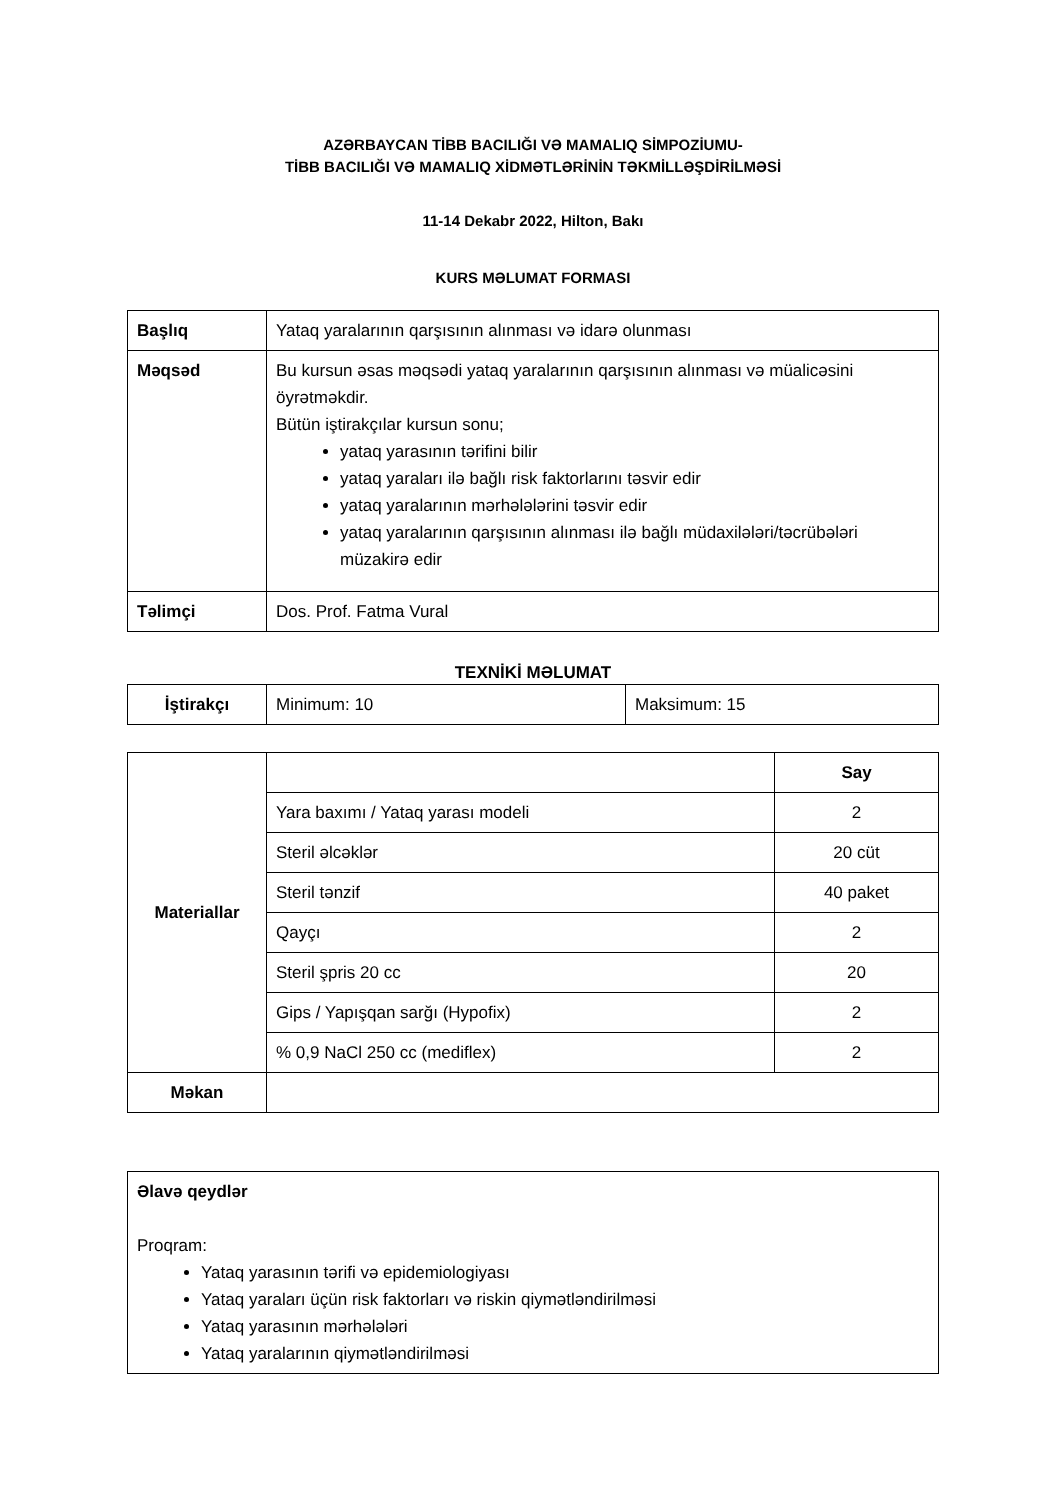AZƏRBAYCAN TİBB BACILIĞI VƏ MAMALIQ SİMPOZİUMU-
TİBB BACILIĞI VƏ MAMALIQ XİDMƏTLƏRİNİN TƏKMİLLƏŞDİRİLMƏSİ
11-14 Dekabr 2022, Hilton, Bakı
KURS MƏLUMAT FORMASI
| Başlıq | Yataq yaralarının qarşısının alınması və idarə olunması |
| Məqsəd | Bu kursun əsas məqsədi yataq yaralarının qarşısının alınması və müalicəsini öyrətməkdir. Bütün iştirakçılar kursun sonu; yataq yarasının tərifini bilir yataq yaraları ilə bağlı risk faktorlarını təsvir edir yataq yaralarının mərhələlərini təsvir edir yataq yaralarının qarşısının alınması ilə bağlı müdaxilələri/təcrübələri müzakirə edir |
| Təlimçi | Dos. Prof. Fatma Vural |
TEXNİKİ MƏLUMAT
| İştirakçı | Minimum: 10 | Maksimum: 15 |
| Materiallar | | Say |
| | Yara baxımı / Yataq yarası modeli | 2 |
| | Steril əlcəklər | 20 cüt |
| | Steril tənzif | 40 paket |
| | Qayçı | 2 |
| | Steril şpris 20 cc | 20 |
| | Gips / Yapışqan sarğı (Hypofix) | 2 |
| | % 0,9 NaCl 250 cc (mediflex) | 2 |
| Məkan | | |
| Əlavə qeydlər Proqram: Yataq yarasının tərifi və epidemiologiyası Yataq yaraları üçün risk faktorları və riskin qiymətləndirilməsi Yataq yarasının mərhələləri Yataq yaralarının qiymətləndirilməsi |